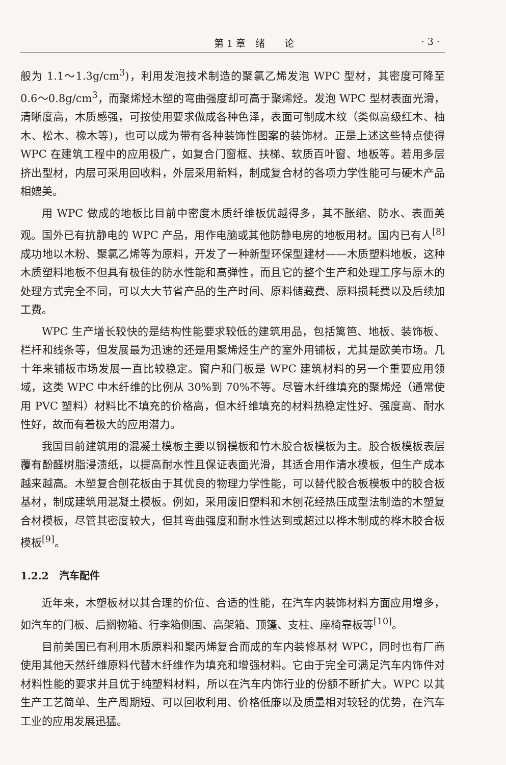第 1 章　绪　　论 · 3 ·
般为 1.1～1.3g/cm<sup>3</sup>)，利用发泡技术制造的聚氯乙烯发泡 WPC 型材，其密度可降至 0.6～0.8g/cm<sup>3</sup>，而聚烯烃木塑的弯曲强度却可高于聚烯烃。发泡 WPC 型材表面光滑，清晰度高，木质感强，可按使用要求做成各种色泽，表面可制成木纹（类似高级红木、柚木、松木、橡木等)，也可以成为带有各种装饰性图案的装饰材。正是上述这些特点使得 WPC 在建筑工程中的应用极广，如复合门窗框、扶梯、软质百叶窗、地板等。若用多层挤出型材，内层可采用回收料，外层采用新料，制成复合材的各项力学性能可与硬木产品相媲美。
用 WPC 做成的地板比目前中密度木质纤维板优越得多，其不胀缩、防水、表面美观。国外已有抗静电的 WPC 产品，用作电脑或其他防静电房的地板用材。国内已有人<sup>[8]</sup>成功地以木粉、聚氯乙烯等为原料，开发了一种新型环保型建材——木质塑料地板，这种木质塑料地板不但具有极佳的防水性能和高弹性，而且它的整个生产和处理工序与原木的处理方式完全不同，可以大大节省产品的生产时间、原料储藏费、原料损耗费以及后续加工费。
WPC 生产增长较快的是结构性能要求较低的建筑用品，包括篱笆、地板、装饰板、栏杆和线条等，但发展最为迅速的还是用聚烯烃生产的室外用铺板，尤其是欧美市场。几十年来铺板市场发展一直比较稳定。窗户和门板是 WPC 建筑材料的另一个重要应用领域，这类 WPC 中木纤维的比例从 30%到 70%不等。尽管木纤维填充的聚烯烃（通常使用 PVC 塑料）材料比不填充的价格高，但木纤维填充的材料热稳定性好、强度高、耐水性好，故而有着极大的应用潜力。
我国目前建筑用的混凝土模板主要以钢模板和竹木胶合板模板为主。胶合板模板表层覆有酚醛树脂浸渍纸，以提高耐水性且保证表面光滑，其适合用作清水模板，但生产成本越来越高。木塑复合刨花板由于其优良的物理力学性能，可以替代胶合板模板中的胶合板基材，制成建筑用混凝土模板。例如，采用废旧塑料和木刨花经热压成型法制造的木塑复合材模板，尽管其密度较大，但其弯曲强度和耐水性达到或超过以桦木制成的桦木胶合板模板<sup>[9]</sup>。
1.2.2　汽车配件
近年来，木塑板材以其合理的价位、合适的性能，在汽车内装饰材料方面应用增多，如汽车的门板、后搁物箱、行李箱侧围、高架箱、顶篷、支柱、座椅靠板等<sup>[10]</sup>。
目前美国已有利用木质原料和聚丙烯复合而成的车内装修基材 WPC，同时也有厂商使用其他天然纤维原料代替木纤维作为填充和增强材料。它由于完全可满足汽车内饰件对材料性能的要求并且优于纯塑料材料，所以在汽车内饰行业的份额不断扩大。WPC 以其生产工艺简单、生产周期短、可以回收利用、价格低廉以及质量相对较轻的优势，在汽车工业的应用发展迅猛。